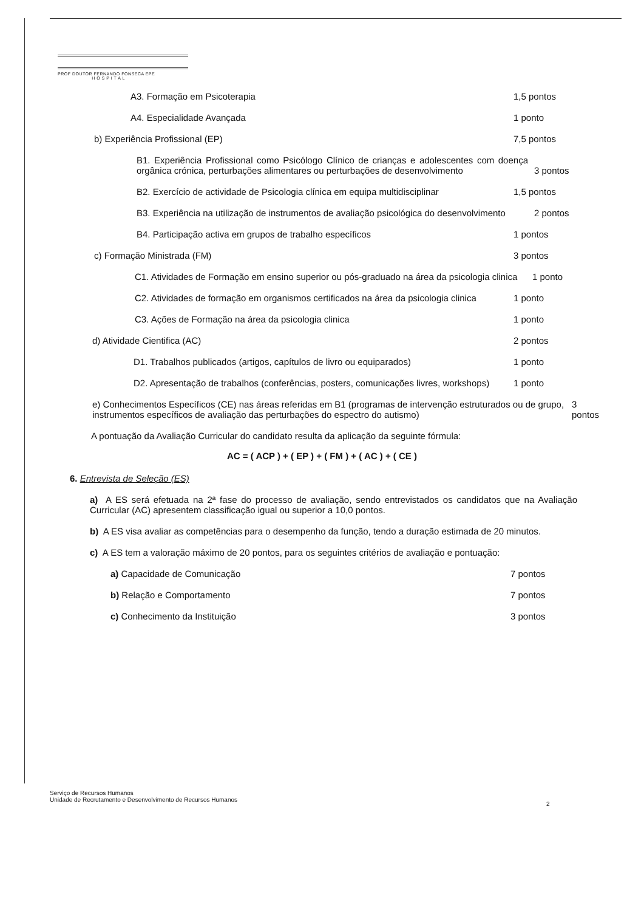PROF DOUTOR FERNANDO FONSECA EPE
H O S P I T A L
A3. Formação em Psicoterapia
1,5 pontos
A4. Especialidade Avançada
1 ponto
b) Experiência Profissional (EP)
7,5 pontos
B1. Experiência Profissional como Psicólogo Clínico de crianças e adolescentes com doença orgânica crónica, perturbações alimentares ou perturbações de desenvolvimento
3 pontos
B2. Exercício de actividade de Psicologia clínica em equipa multidisciplinar
1,5 pontos
B3. Experiência na utilização de instrumentos de avaliação psicológica do desenvolvimento
2 pontos
B4. Participação activa em grupos de trabalho específicos
1 pontos
c) Formação Ministrada (FM)
3 pontos
C1. Atividades de Formação em ensino superior ou pós-graduado na área da psicologia clinica
1 ponto
C2. Atividades de formação em organismos certificados na área da psicologia clinica
1 ponto
C3. Ações de Formação na área da psicologia clinica
1 ponto
d) Atividade Cientifica (AC)
2 pontos
D1. Trabalhos publicados (artigos, capítulos de livro ou equiparados)
1 ponto
D2. Apresentação de trabalhos (conferências, posters, comunicações livres, workshops)
1 ponto
e) Conhecimentos Específicos (CE) nas áreas referidas em B1 (programas de intervenção estruturados ou de grupo, instrumentos específicos de avaliação das perturbações do espectro do autismo)
3 pontos
A pontuação da Avaliação Curricular do candidato resulta da aplicação da seguinte fórmula:
AC = ( ACP ) + ( EP ) + ( FM ) + ( AC ) + ( CE )
6. Entrevista de Seleção (ES)
a) A ES será efetuada na 2ª fase do processo de avaliação, sendo entrevistados os candidatos que na Avaliação Curricular (AC) apresentem classificação igual ou superior a 10,0 pontos.
b) A ES visa avaliar as competências para o desempenho da função, tendo a duração estimada de 20 minutos.
c) A ES tem a valoração máximo de 20 pontos, para os seguintes critérios de avaliação e pontuação:
a) Capacidade de Comunicação
7 pontos
b) Relação e Comportamento
7 pontos
c) Conhecimento da Instituição
3 pontos
Serviço de Recursos Humanos
Unidade de Recrutamento e Desenvolvimento de Recursos Humanos
2